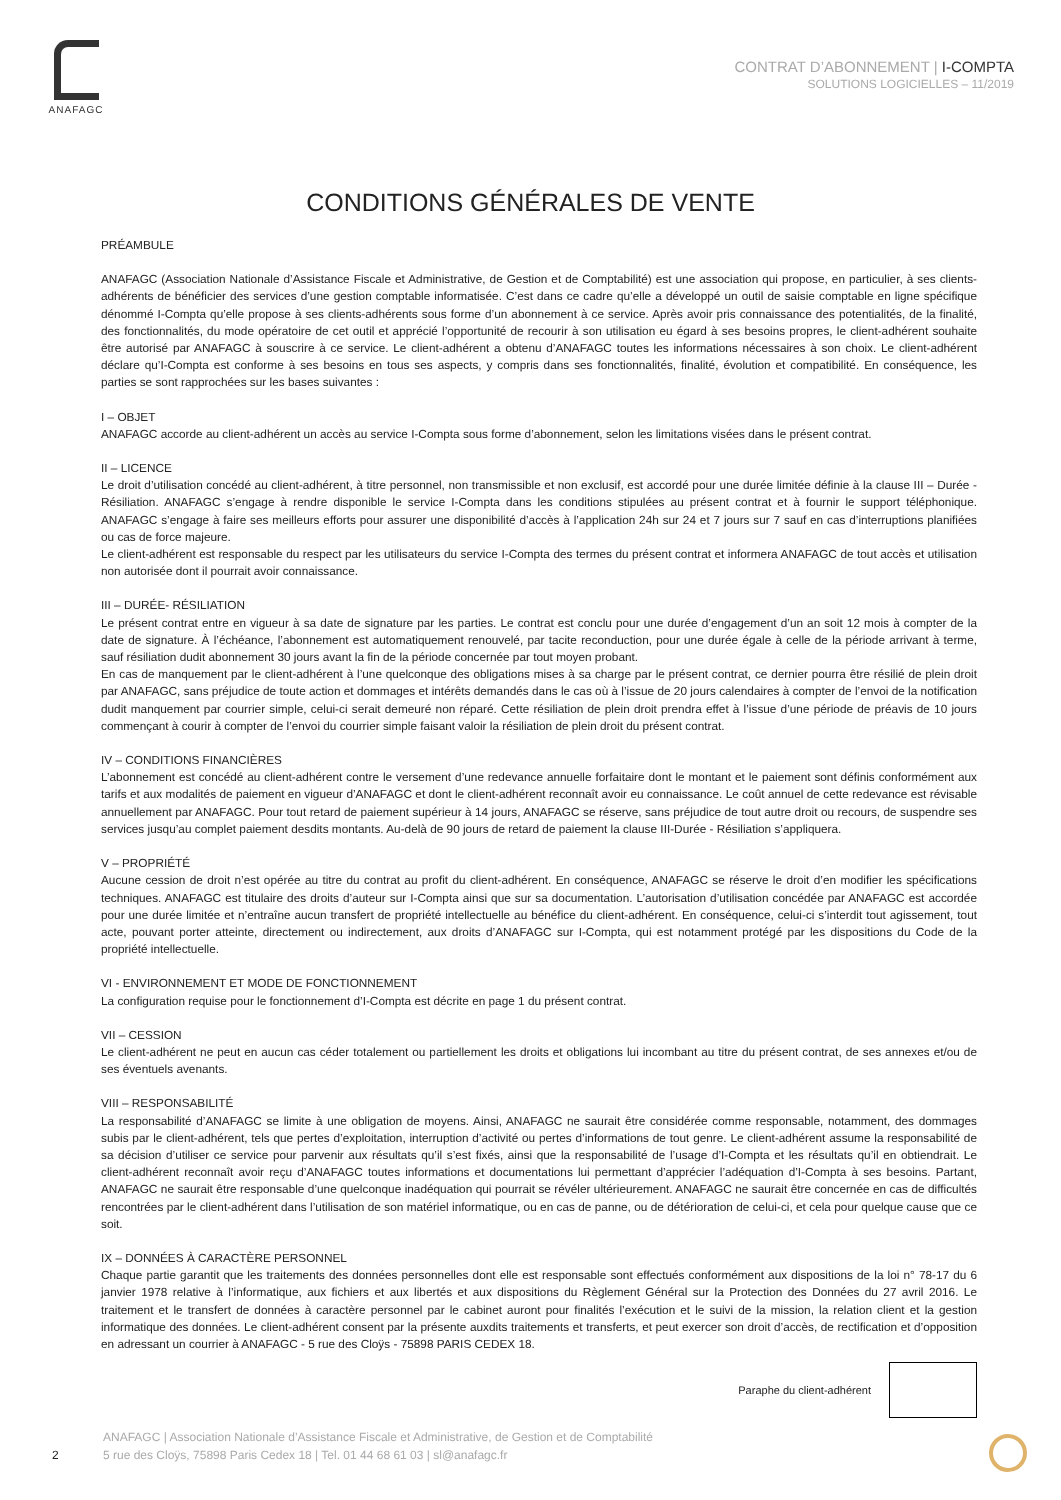ANAFAGC
CONTRAT D’ABONNEMENT | I-COMPTA
SOLUTIONS LOGICIELLES – 11/2019
CONDITIONS GÉNÉRALES DE VENTE
PRÉAMBULE
ANAFAGC (Association Nationale d’Assistance Fiscale et Administrative, de Gestion et de Comptabilité) est une association qui propose, en particulier, à ses clients-adhérents de bénéficier des services d’une gestion comptable informatisée. C’est dans ce cadre qu’elle a développé un outil de saisie comptable en ligne spécifique dénommé I-Compta qu’elle propose à ses clients-adhérents sous forme d’un abonnement à ce service. Après avoir pris connaissance des potentialités, de la finalité, des fonctionnalités, du mode opératoire de cet outil et apprécié l’opportunité de recourir à son utilisation eu égard à ses besoins propres, le client-adhérent souhaite être autorisé par ANAFAGC à souscrire à ce service. Le client-adhérent a obtenu d’ANAFAGC toutes les informations nécessaires à son choix. Le client-adhérent déclare qu’I-Compta est conforme à ses besoins en tous ses aspects, y compris dans ses fonctionnalités, finalité, évolution et compatibilité. En conséquence, les parties se sont rapprochées sur les bases suivantes :
I – OBJET
ANAFAGC accorde au client-adhérent un accès au service I-Compta sous forme d’abonnement, selon les limitations visées dans le présent contrat.
II – LICENCE
Le droit d’utilisation concédé au client-adhérent, à titre personnel, non transmissible et non exclusif, est accordé pour une durée limitée définie à la clause III – Durée - Résiliation. ANAFAGC s’engage à rendre disponible le service I-Compta dans les conditions stipulées au présent contrat et à fournir le support téléphonique. ANAFAGC s’engage à faire ses meilleurs efforts pour assurer une disponibilité d’accès à l’application 24h sur 24 et 7 jours sur 7 sauf en cas d’interruptions planifiées ou cas de force majeure.
Le client-adhérent est responsable du respect par les utilisateurs du service I-Compta des termes du présent contrat et informera ANAFAGC de tout accès et utilisation non autorisée dont il pourrait avoir connaissance.
III – DURÉE- RÉSILIATION
Le présent contrat entre en vigueur à sa date de signature par les parties. Le contrat est conclu pour une durée d’engagement d’un an soit 12 mois à compter de la date de signature. À l’échéance, l’abonnement est automatiquement renouvelé, par tacite reconduction, pour une durée égale à celle de la période arrivant à terme, sauf résiliation dudit abonnement 30 jours avant la fin de la période concernée par tout moyen probant.
En cas de manquement par le client-adhérent à l’une quelconque des obligations mises à sa charge par le présent contrat, ce dernier pourra être résilié de plein droit par ANAFAGC, sans préjudice de toute action et dommages et intérêts demandés dans le cas où à l’issue de 20 jours calendaires à compter de l’envoi de la notification dudit manquement par courrier simple, celui-ci serait demeuré non réparé. Cette résiliation de plein droit prendra effet à l’issue d’une période de préavis de 10 jours commençant à courir à compter de l’envoi du courrier simple faisant valoir la résiliation de plein droit du présent contrat.
IV – CONDITIONS FINANCIÈRES
L’abonnement est concédé au client-adhérent contre le versement d’une redevance annuelle forfaitaire dont le montant et le paiement sont définis conformément aux tarifs et aux modalités de paiement en vigueur d’ANAFAGC et dont le client-adhérent reconnaît avoir eu connaissance. Le coût annuel de cette redevance est révisable annuellement par ANAFAGC. Pour tout retard de paiement supérieur à 14 jours, ANAFAGC se réserve, sans préjudice de tout autre droit ou recours, de suspendre ses services jusqu’au complet paiement desdits montants. Au-delà de 90 jours de retard de paiement la clause III-Durée - Résiliation s’appliquera.
V – PROPRIÉTÉ
Aucune cession de droit n’est opérée au titre du contrat au profit du client-adhérent. En conséquence, ANAFAGC se réserve le droit d’en modifier les spécifications techniques. ANAFAGC est titulaire des droits d’auteur sur I-Compta ainsi que sur sa documentation. L’autorisation d’utilisation concédée par ANAFAGC est accordée pour une durée limitée et n’entraîne aucun transfert de propriété intellectuelle au bénéfice du client-adhérent. En conséquence, celui-ci s’interdit tout agissement, tout acte, pouvant porter atteinte, directement ou indirectement, aux droits d’ANAFAGC sur I-Compta, qui est notamment protégé par les dispositions du Code de la propriété intellectuelle.
VI - ENVIRONNEMENT ET MODE DE FONCTIONNEMENT
La configuration requise pour le fonctionnement d’I-Compta est décrite en page 1 du présent contrat.
VII – CESSION
Le client-adhérent ne peut en aucun cas céder totalement ou partiellement les droits et obligations lui incombant au titre du présent contrat, de ses annexes et/ou de ses éventuels avenants.
VIII – RESPONSABILITÉ
La responsabilité d’ANAFAGC se limite à une obligation de moyens. Ainsi, ANAFAGC ne saurait être considérée comme responsable, notamment, des dommages subis par le client-adhérent, tels que pertes d’exploitation, interruption d’activité ou pertes d’informations de tout genre. Le client-adhérent assume la responsabilité de sa décision d’utiliser ce service pour parvenir aux résultats qu’il s’est fixés, ainsi que la responsabilité de l’usage d’I-Compta et les résultats qu’il en obtiendrait. Le client-adhérent reconnaît avoir reçu d’ANAFAGC toutes informations et documentations lui permettant d’apprécier l’adéquation d’I-Compta à ses besoins. Partant, ANAFAGC ne saurait être responsable d’une quelconque inadéquation qui pourrait se révéler ultérieurement. ANAFAGC ne saurait être concernée en cas de difficultés rencontrées par le client-adhérent dans l’utilisation de son matériel informatique, ou en cas de panne, ou de détérioration de celui-ci, et cela pour quelque cause que ce soit.
IX – DONNÉES À CARACTÈRE PERSONNEL
Chaque partie garantit que les traitements des données personnelles dont elle est responsable sont effectués conformément aux dispositions de la loi n° 78-17 du 6 janvier 1978 relative à l’informatique, aux fichiers et aux libertés et aux dispositions du Règlement Général sur la Protection des Données du 27 avril 2016. Le traitement et le transfert de données à caractère personnel par le cabinet auront pour finalités l’exécution et le suivi de la mission, la relation client et la gestion informatique des données. Le client-adhérent consent par la présente auxdits traitements et transferts, et peut exercer son droit d’accès, de rectification et d’opposition en adressant un courrier à ANAFAGC - 5 rue des Cloÿs - 75898 PARIS CEDEX 18.
Paraphe du client-adhérent
2
ANAFAGC | Association Nationale d’Assistance Fiscale et Administrative, de Gestion et de Comptabilité
5 rue des Cloÿs, 75898 Paris Cedex 18 | Tel. 01 44 68 61 03 | sl@anafagc.fr